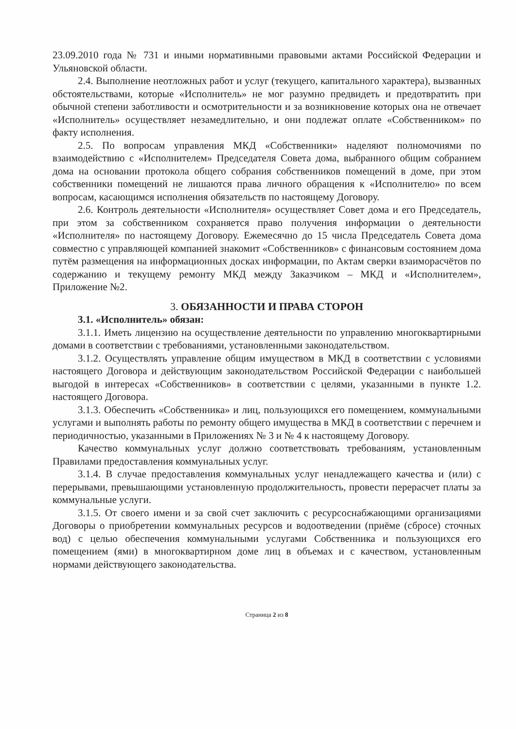23.09.2010 года № 731 и иными нормативными правовыми актами Российской Федерации и Ульяновской области.
2.4. Выполнение неотложных работ и услуг (текущего, капитального характера), вызванных обстоятельствами, которые «Исполнитель» не мог разумно предвидеть и предотвратить при обычной степени заботливости и осмотрительности и за возникновение которых она не отвечает «Исполнитель» осуществляет незамедлительно, и они подлежат оплате «Собственником» по факту исполнения.
2.5. По вопросам управления МКД «Собственники» наделяют полномочиями по взаимодействию с «Исполнителем» Председателя Совета дома, выбранного общим собранием дома на основании протокола общего собрания собственников помещений в доме, при этом собственники помещений не лишаются права личного обращения к «Исполнителю» по всем вопросам, касающимся исполнения обязательств по настоящему Договору.
2.6. Контроль деятельности «Исполнителя» осуществляет Совет дома и его Председатель, при этом за собственником сохраняется право получения информации о деятельности «Исполнителя» по настоящему Договору. Ежемесячно до 15 числа Председатель Совета дома совместно с управляющей компанией знакомит «Собственников» с финансовым состоянием дома путём размещения на информационных досках информации, по Актам сверки взаиморасчётов по содержанию и текущему ремонту МКД между Заказчиком – МКД и «Исполнителем», Приложение №2.
3. ОБЯЗАННОСТИ И ПРАВА СТОРОН
3.1. «Исполнитель» обязан:
3.1.1. Иметь лицензию на осуществление деятельности по управлению многоквартирными домами в соответствии с требованиями, установленными законодательством.
3.1.2. Осуществлять управление общим имуществом в МКД в соответствии с условиями настоящего Договора и действующим законодательством Российской Федерации с наибольшей выгодой в интересах «Собственников» в соответствии с целями, указанными в пункте 1.2. настоящего Договора.
3.1.3. Обеспечить «Собственника» и лиц, пользующихся его помещением, коммунальными услугами и выполнять работы по ремонту общего имущества в МКД в соответствии с перечнем и периодичностью, указанными в Приложениях № 3 и № 4 к настоящему Договору.
Качество коммунальных услуг должно соответствовать требованиям, установленным Правилами предоставления коммунальных услуг.
3.1.4. В случае предоставления коммунальных услуг ненадлежащего качества и (или) с перерывами, превышающими установленную продолжительность, провести перерасчет платы за коммунальные услуги.
3.1.5. От своего имени и за свой счет заключить с ресурсоснабжающими организациями Договоры о приобретении коммунальных ресурсов и водоотведении (приёме (сбросе) сточных вод) с целью обеспечения коммунальными услугами Собственника и пользующихся его помещением (ями) в многоквартирном доме лиц в объемах и с качеством, установленным нормами действующего законодательства.
Страница 2 из 8